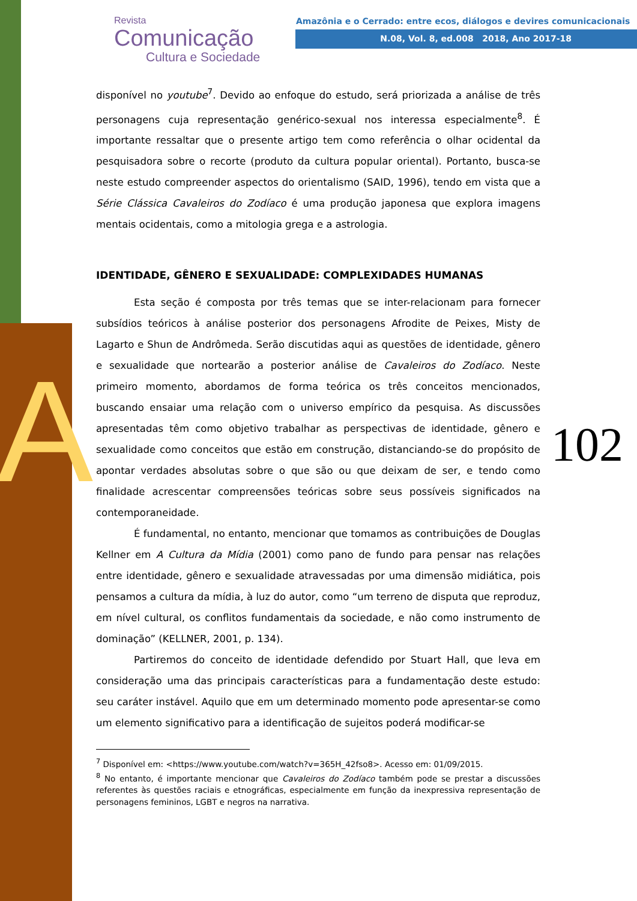A
Revista
Comunicação
Cultura e Sociedade
Amazônia e o Cerrado: entre ecos, diálogos e devires comunicacionais
N.08, Vol. 8, ed.008 2018, Ano 2017-18
102
disponível no youtube<sup>7</sup>. Devido ao enfoque do estudo, será priorizada a análise de três personagens cuja representação genérico-sexual nos interessa especialmente<sup>8</sup>. É importante ressaltar que o presente artigo tem como referência o olhar ocidental da pesquisadora sobre o recorte (produto da cultura popular oriental). Portanto, busca-se neste estudo compreender aspectos do orientalismo (SAID, 1996), tendo em vista que a Série Clássica Cavaleiros do Zodíaco é uma produção japonesa que explora imagens mentais ocidentais, como a mitologia grega e a astrologia.
IDENTIDADE, GÊNERO E SEXUALIDADE: COMPLEXIDADES HUMANAS
Esta seção é composta por três temas que se inter-relacionam para fornecer subsídios teóricos à análise posterior dos personagens Afrodite de Peixes, Misty de Lagarto e Shun de Andrômeda. Serão discutidas aqui as questões de identidade, gênero e sexualidade que nortearão a posterior análise de Cavaleiros do Zodíaco. Neste primeiro momento, abordamos de forma teórica os três conceitos mencionados, buscando ensaiar uma relação com o universo empírico da pesquisa. As discussões apresentadas têm como objetivo trabalhar as perspectivas de identidade, gênero e sexualidade como conceitos que estão em construção, distanciando-se do propósito de apontar verdades absolutas sobre o que são ou que deixam de ser, e tendo como finalidade acrescentar compreensões teóricas sobre seus possíveis significados na contemporaneidade.
É fundamental, no entanto, mencionar que tomamos as contribuições de Douglas Kellner em A Cultura da Mídia (2001) como pano de fundo para pensar nas relações entre identidade, gênero e sexualidade atravessadas por uma dimensão midiática, pois pensamos a cultura da mídia, à luz do autor, como “um terreno de disputa que reproduz, em nível cultural, os conflitos fundamentais da sociedade, e não como instrumento de dominação” (KELLNER, 2001, p. 134).
Partiremos do conceito de identidade defendido por Stuart Hall, que leva em consideração uma das principais características para a fundamentação deste estudo: seu caráter instável. Aquilo que em um determinado momento pode apresentar-se como um elemento significativo para a identificação de sujeitos poderá modificar-se
<sup>7</sup> Disponível em: <https://www.youtube.com/watch?v=365H_42fso8>. Acesso em: 01/09/2015.
<sup>8</sup> No entanto, é importante mencionar que Cavaleiros do Zodíaco também pode se prestar a discussões referentes às questões raciais e etnográficas, especialmente em função da inexpressiva representação de personagens femininos, LGBT e negros na narrativa.